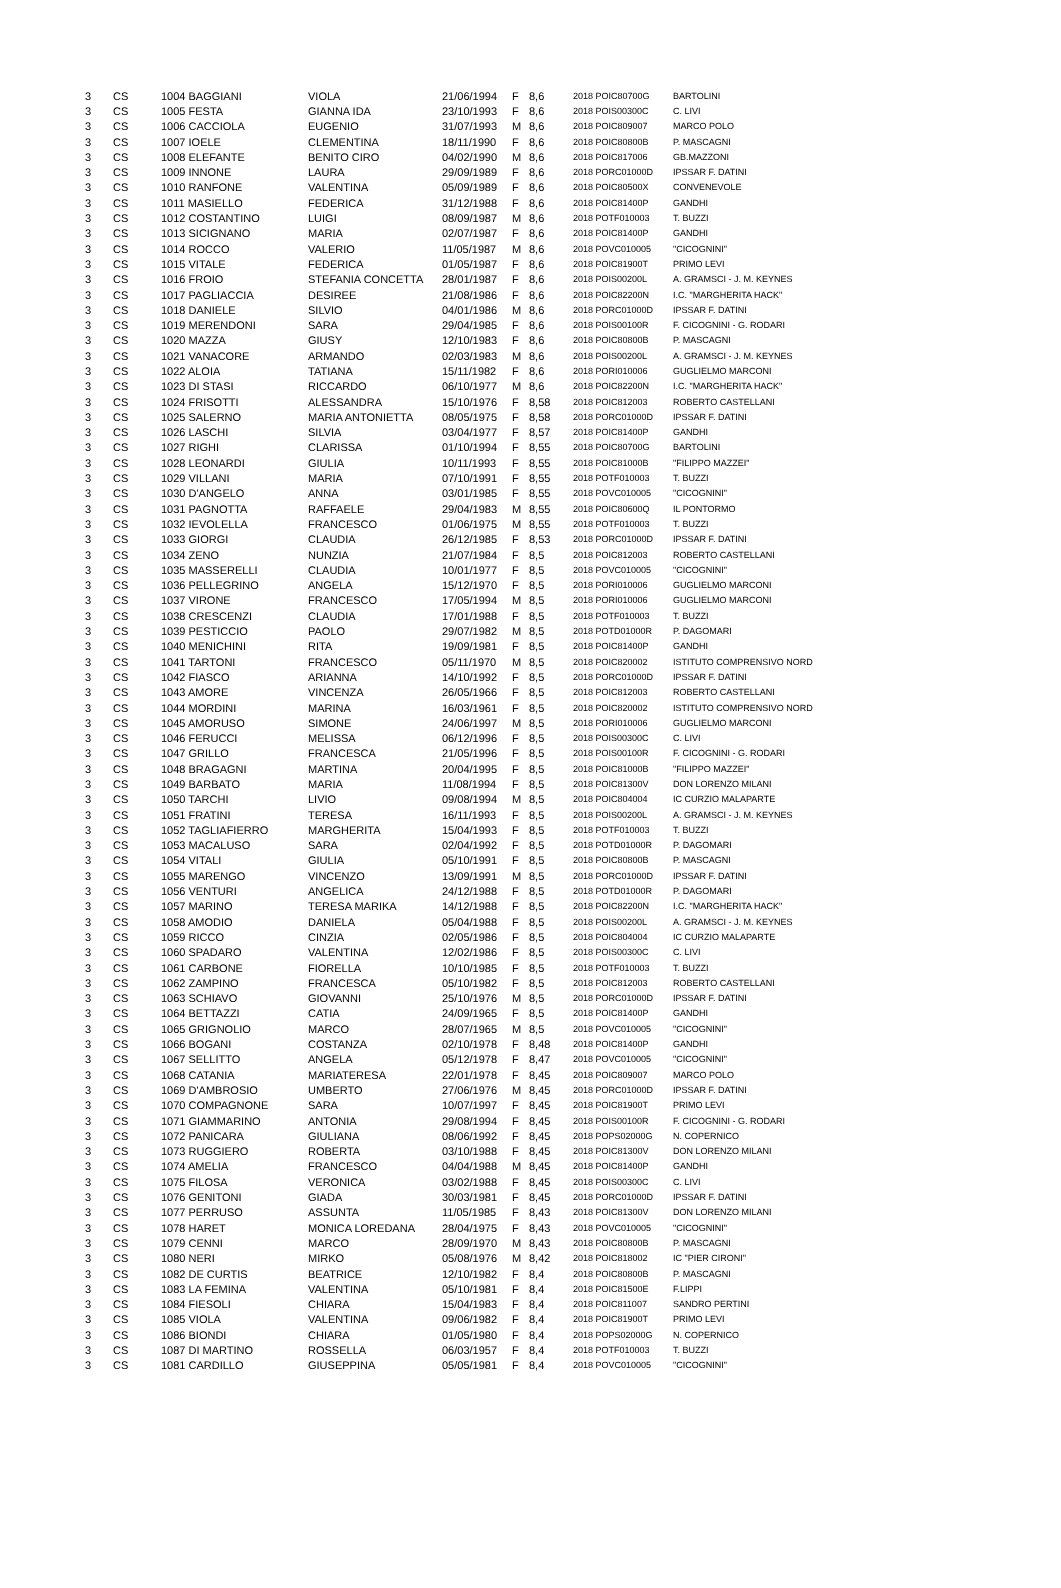| 3 | CS | 1004 BAGGIANI | VIOLA | 21/06/1994 | F | 8,6 | 2018 POIC80700G | BARTOLINI |
| 3 | CS | 1005 FESTA | GIANNA IDA | 23/10/1993 | F | 8,6 | 2018 POIS00300C | C. LIVI |
| 3 | CS | 1006 CACCIOLA | EUGENIO | 31/07/1993 | M | 8,6 | 2018 POIC809007 | MARCO POLO |
| 3 | CS | 1007 IOELE | CLEMENTINA | 18/11/1990 | F | 8,6 | 2018 POIC80800B | P. MASCAGNI |
| 3 | CS | 1008 ELEFANTE | BENITO CIRO | 04/02/1990 | M | 8,6 | 2018 POIC817006 | GB.MAZZONI |
| 3 | CS | 1009 INNONE | LAURA | 29/09/1989 | F | 8,6 | 2018 PORC01000D | IPSSAR F. DATINI |
| 3 | CS | 1010 RANFONE | VALENTINA | 05/09/1989 | F | 8,6 | 2018 POIC80500X | CONVENEVOLE |
| 3 | CS | 1011 MASIELLO | FEDERICA | 31/12/1988 | F | 8,6 | 2018 POIC81400P | GANDHI |
| 3 | CS | 1012 COSTANTINO | LUIGI | 08/09/1987 | M | 8,6 | 2018 POTF010003 | T. BUZZI |
| 3 | CS | 1013 SICIGNANO | MARIA | 02/07/1987 | F | 8,6 | 2018 POIC81400P | GANDHI |
| 3 | CS | 1014 ROCCO | VALERIO | 11/05/1987 | M | 8,6 | 2018 POVC010005 | "CICOGNINI" |
| 3 | CS | 1015 VITALE | FEDERICA | 01/05/1987 | F | 8,6 | 2018 POIC81900T | PRIMO LEVI |
| 3 | CS | 1016 FROIO | STEFANIA CONCETTA | 28/01/1987 | F | 8,6 | 2018 POIS00200L | A. GRAMSCI - J. M. KEYNES |
| 3 | CS | 1017 PAGLIACCIA | DESIREE | 21/08/1986 | F | 8,6 | 2018 POIC82200N | I.C. "MARGHERITA HACK" |
| 3 | CS | 1018 DANIELE | SILVIO | 04/01/1986 | M | 8,6 | 2018 PORC01000D | IPSSAR F. DATINI |
| 3 | CS | 1019 MERENDONI | SARA | 29/04/1985 | F | 8,6 | 2018 POIS00100R | F. CICOGNINI - G. RODARI |
| 3 | CS | 1020 MAZZA | GIUSY | 12/10/1983 | F | 8,6 | 2018 POIC80800B | P. MASCAGNI |
| 3 | CS | 1021 VANACORE | ARMANDO | 02/03/1983 | M | 8,6 | 2018 POIS00200L | A. GRAMSCI - J. M. KEYNES |
| 3 | CS | 1022 ALOIA | TATIANA | 15/11/1982 | F | 8,6 | 2018 PORI010006 | GUGLIELMO MARCONI |
| 3 | CS | 1023 DI STASI | RICCARDO | 06/10/1977 | M | 8,6 | 2018 POIC82200N | I.C. "MARGHERITA HACK" |
| 3 | CS | 1024 FRISOTTI | ALESSANDRA | 15/10/1976 | F | 8,58 | 2018 POIC812003 | ROBERTO CASTELLANI |
| 3 | CS | 1025 SALERNO | MARIA ANTONIETTA | 08/05/1975 | F | 8,58 | 2018 PORC01000D | IPSSAR F. DATINI |
| 3 | CS | 1026 LASCHI | SILVIA | 03/04/1977 | F | 8,57 | 2018 POIC81400P | GANDHI |
| 3 | CS | 1027 RIGHI | CLARISSA | 01/10/1994 | F | 8,55 | 2018 POIC80700G | BARTOLINI |
| 3 | CS | 1028 LEONARDI | GIULIA | 10/11/1993 | F | 8,55 | 2018 POIC81000B | "FILIPPO MAZZEI" |
| 3 | CS | 1029 VILLANI | MARIA | 07/10/1991 | F | 8,55 | 2018 POTF010003 | T. BUZZI |
| 3 | CS | 1030 D'ANGELO | ANNA | 03/01/1985 | F | 8,55 | 2018 POVC010005 | "CICOGNINI" |
| 3 | CS | 1031 PAGNOTTA | RAFFAELE | 29/04/1983 | M | 8,55 | 2018 POIC80600Q | IL PONTORMO |
| 3 | CS | 1032 IEVOLELLA | FRANCESCO | 01/06/1975 | M | 8,55 | 2018 POTF010003 | T. BUZZI |
| 3 | CS | 1033 GIORGI | CLAUDIA | 26/12/1985 | F | 8,53 | 2018 PORC01000D | IPSSAR F. DATINI |
| 3 | CS | 1034 ZENO | NUNZIA | 21/07/1984 | F | 8,5 | 2018 POIC812003 | ROBERTO CASTELLANI |
| 3 | CS | 1035 MASSERELLI | CLAUDIA | 10/01/1977 | F | 8,5 | 2018 POVC010005 | "CICOGNINI" |
| 3 | CS | 1036 PELLEGRINO | ANGELA | 15/12/1970 | F | 8,5 | 2018 PORI010006 | GUGLIELMO MARCONI |
| 3 | CS | 1037 VIRONE | FRANCESCO | 17/05/1994 | M | 8,5 | 2018 PORI010006 | GUGLIELMO MARCONI |
| 3 | CS | 1038 CRESCENZI | CLAUDIA | 17/01/1988 | F | 8,5 | 2018 POTF010003 | T. BUZZI |
| 3 | CS | 1039 PESTICCIO | PAOLO | 29/07/1982 | M | 8,5 | 2018 POTD01000R | P. DAGOMARI |
| 3 | CS | 1040 MENICHINI | RITA | 19/09/1981 | F | 8,5 | 2018 POIC81400P | GANDHI |
| 3 | CS | 1041 TARTONI | FRANCESCO | 05/11/1970 | M | 8,5 | 2018 POIC820002 | ISTITUTO COMPRENSIVO NORD |
| 3 | CS | 1042 FIASCO | ARIANNA | 14/10/1992 | F | 8,5 | 2018 PORC01000D | IPSSAR F. DATINI |
| 3 | CS | 1043 AMORE | VINCENZA | 26/05/1966 | F | 8,5 | 2018 POIC812003 | ROBERTO CASTELLANI |
| 3 | CS | 1044 MORDINI | MARINA | 16/03/1961 | F | 8,5 | 2018 POIC820002 | ISTITUTO COMPRENSIVO NORD |
| 3 | CS | 1045 AMORUSO | SIMONE | 24/06/1997 | M | 8,5 | 2018 PORI010006 | GUGLIELMO MARCONI |
| 3 | CS | 1046 FERUCCI | MELISSA | 06/12/1996 | F | 8,5 | 2018 POIS00300C | C. LIVI |
| 3 | CS | 1047 GRILLO | FRANCESCA | 21/05/1996 | F | 8,5 | 2018 POIS00100R | F. CICOGNINI - G. RODARI |
| 3 | CS | 1048 BRAGAGNI | MARTINA | 20/04/1995 | F | 8,5 | 2018 POIC81000B | "FILIPPO MAZZEI" |
| 3 | CS | 1049 BARBATO | MARIA | 11/08/1994 | F | 8,5 | 2018 POIC81300V | DON LORENZO MILANI |
| 3 | CS | 1050 TARCHI | LIVIO | 09/08/1994 | M | 8,5 | 2018 POIC804004 | IC CURZIO MALAPARTE |
| 3 | CS | 1051 FRATINI | TERESA | 16/11/1993 | F | 8,5 | 2018 POIS00200L | A. GRAMSCI - J. M. KEYNES |
| 3 | CS | 1052 TAGLIAFIERRO | MARGHERITA | 15/04/1993 | F | 8,5 | 2018 POTF010003 | T. BUZZI |
| 3 | CS | 1053 MACALUSO | SARA | 02/04/1992 | F | 8,5 | 2018 POTD01000R | P. DAGOMARI |
| 3 | CS | 1054 VITALI | GIULIA | 05/10/1991 | F | 8,5 | 2018 POIC80800B | P. MASCAGNI |
| 3 | CS | 1055 MARENGO | VINCENZO | 13/09/1991 | M | 8,5 | 2018 PORC01000D | IPSSAR F. DATINI |
| 3 | CS | 1056 VENTURI | ANGELICA | 24/12/1988 | F | 8,5 | 2018 POTD01000R | P. DAGOMARI |
| 3 | CS | 1057 MARINO | TERESA MARIKA | 14/12/1988 | F | 8,5 | 2018 POIC82200N | I.C. "MARGHERITA HACK" |
| 3 | CS | 1058 AMODIO | DANIELA | 05/04/1988 | F | 8,5 | 2018 POIS00200L | A. GRAMSCI - J. M. KEYNES |
| 3 | CS | 1059 RICCO | CINZIA | 02/05/1986 | F | 8,5 | 2018 POIC804004 | IC CURZIO MALAPARTE |
| 3 | CS | 1060 SPADARO | VALENTINA | 12/02/1986 | F | 8,5 | 2018 POIS00300C | C. LIVI |
| 3 | CS | 1061 CARBONE | FIORELLA | 10/10/1985 | F | 8,5 | 2018 POTF010003 | T. BUZZI |
| 3 | CS | 1062 ZAMPINO | FRANCESCA | 05/10/1982 | F | 8,5 | 2018 POIC812003 | ROBERTO CASTELLANI |
| 3 | CS | 1063 SCHIAVO | GIOVANNI | 25/10/1976 | M | 8,5 | 2018 PORC01000D | IPSSAR F. DATINI |
| 3 | CS | 1064 BETTAZZI | CATIA | 24/09/1965 | F | 8,5 | 2018 POIC81400P | GANDHI |
| 3 | CS | 1065 GRIGNOLIO | MARCO | 28/07/1965 | M | 8,5 | 2018 POVC010005 | "CICOGNINI" |
| 3 | CS | 1066 BOGANI | COSTANZA | 02/10/1978 | F | 8,48 | 2018 POIC81400P | GANDHI |
| 3 | CS | 1067 SELLITTO | ANGELA | 05/12/1978 | F | 8,47 | 2018 POVC010005 | "CICOGNINI" |
| 3 | CS | 1068 CATANIA | MARIATERESA | 22/01/1978 | F | 8,45 | 2018 POIC809007 | MARCO POLO |
| 3 | CS | 1069 D'AMBROSIO | UMBERTO | 27/06/1976 | M | 8,45 | 2018 PORC01000D | IPSSAR F. DATINI |
| 3 | CS | 1070 COMPAGNONE | SARA | 10/07/1997 | F | 8,45 | 2018 POIC81900T | PRIMO LEVI |
| 3 | CS | 1071 GIAMMARINO | ANTONIA | 29/08/1994 | F | 8,45 | 2018 POIS00100R | F. CICOGNINI - G. RODARI |
| 3 | CS | 1072 PANICARA | GIULIANA | 08/06/1992 | F | 8,45 | 2018 POPS02000G | N. COPERNICO |
| 3 | CS | 1073 RUGGIERO | ROBERTA | 03/10/1988 | F | 8,45 | 2018 POIC81300V | DON LORENZO MILANI |
| 3 | CS | 1074 AMELIA | FRANCESCO | 04/04/1988 | M | 8,45 | 2018 POIC81400P | GANDHI |
| 3 | CS | 1075 FILOSA | VERONICA | 03/02/1988 | F | 8,45 | 2018 POIS00300C | C. LIVI |
| 3 | CS | 1076 GENITONI | GIADA | 30/03/1981 | F | 8,45 | 2018 PORC01000D | IPSSAR F. DATINI |
| 3 | CS | 1077 PERRUSO | ASSUNTA | 11/05/1985 | F | 8,43 | 2018 POIC81300V | DON LORENZO MILANI |
| 3 | CS | 1078 HARET | MONICA LOREDANA | 28/04/1975 | F | 8,43 | 2018 POVC010005 | "CICOGNINI" |
| 3 | CS | 1079 CENNI | MARCO | 28/09/1970 | M | 8,43 | 2018 POIC80800B | P. MASCAGNI |
| 3 | CS | 1080 NERI | MIRKO | 05/08/1976 | M | 8,42 | 2018 POIC818002 | IC "PIER CIRONI" |
| 3 | CS | 1082 DE CURTIS | BEATRICE | 12/10/1982 | F | 8,4 | 2018 POIC80800B | P. MASCAGNI |
| 3 | CS | 1083 LA FEMINA | VALENTINA | 05/10/1981 | F | 8,4 | 2018 POIC81500E | F.LIPPI |
| 3 | CS | 1084 FIESOLI | CHIARA | 15/04/1983 | F | 8,4 | 2018 POIC811007 | SANDRO PERTINI |
| 3 | CS | 1085 VIOLA | VALENTINA | 09/06/1982 | F | 8,4 | 2018 POIC81900T | PRIMO LEVI |
| 3 | CS | 1086 BIONDI | CHIARA | 01/05/1980 | F | 8,4 | 2018 POPS02000G | N. COPERNICO |
| 3 | CS | 1087 DI MARTINO | ROSSELLA | 06/03/1957 | F | 8,4 | 2018 POTF010003 | T. BUZZI |
| 3 | CS | 1081 CARDILLO | GIUSEPPINA | 05/05/1981 | F | 8,4 | 2018 POVC010005 | "CICOGNINI" |